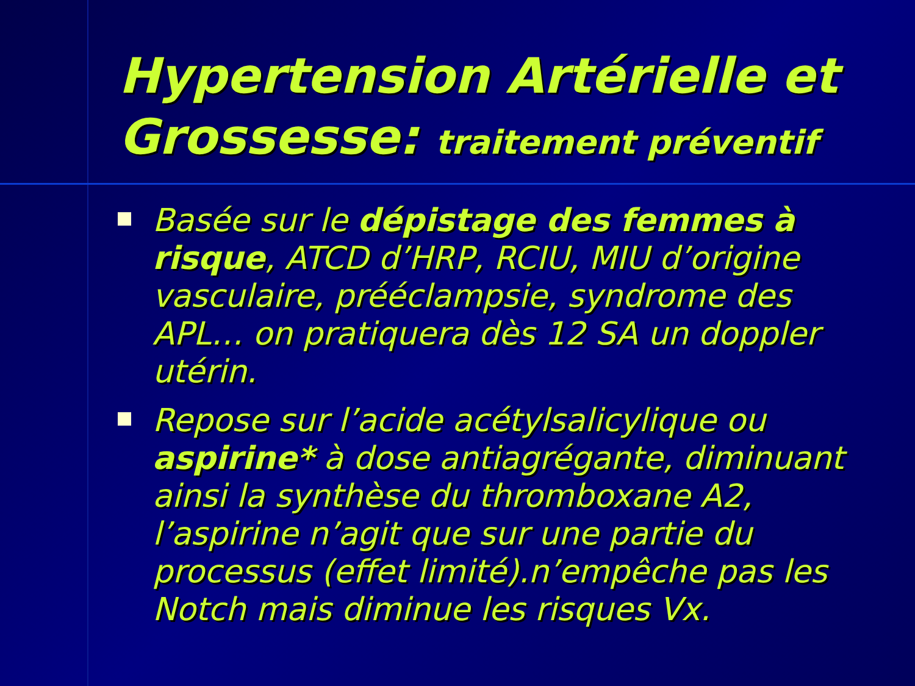Hypertension Artérielle et
Grossesse: traitement préventif
Basée sur le dépistage des femmes à risque, ATCD d’HRP, RCIU, MIU d’origine vasculaire, prééclampsie, syndrome des APL… on pratiquera dès 12 SA un doppler utérin.
Repose sur l’acide acétylsalicylique ou aspirine* à dose antiagrégante, diminuant ainsi la synthèse du thromboxane A2, l’aspirine n’agit que sur une partie du processus (effet limité).n’empêche pas les Notch mais diminue les risques Vx.